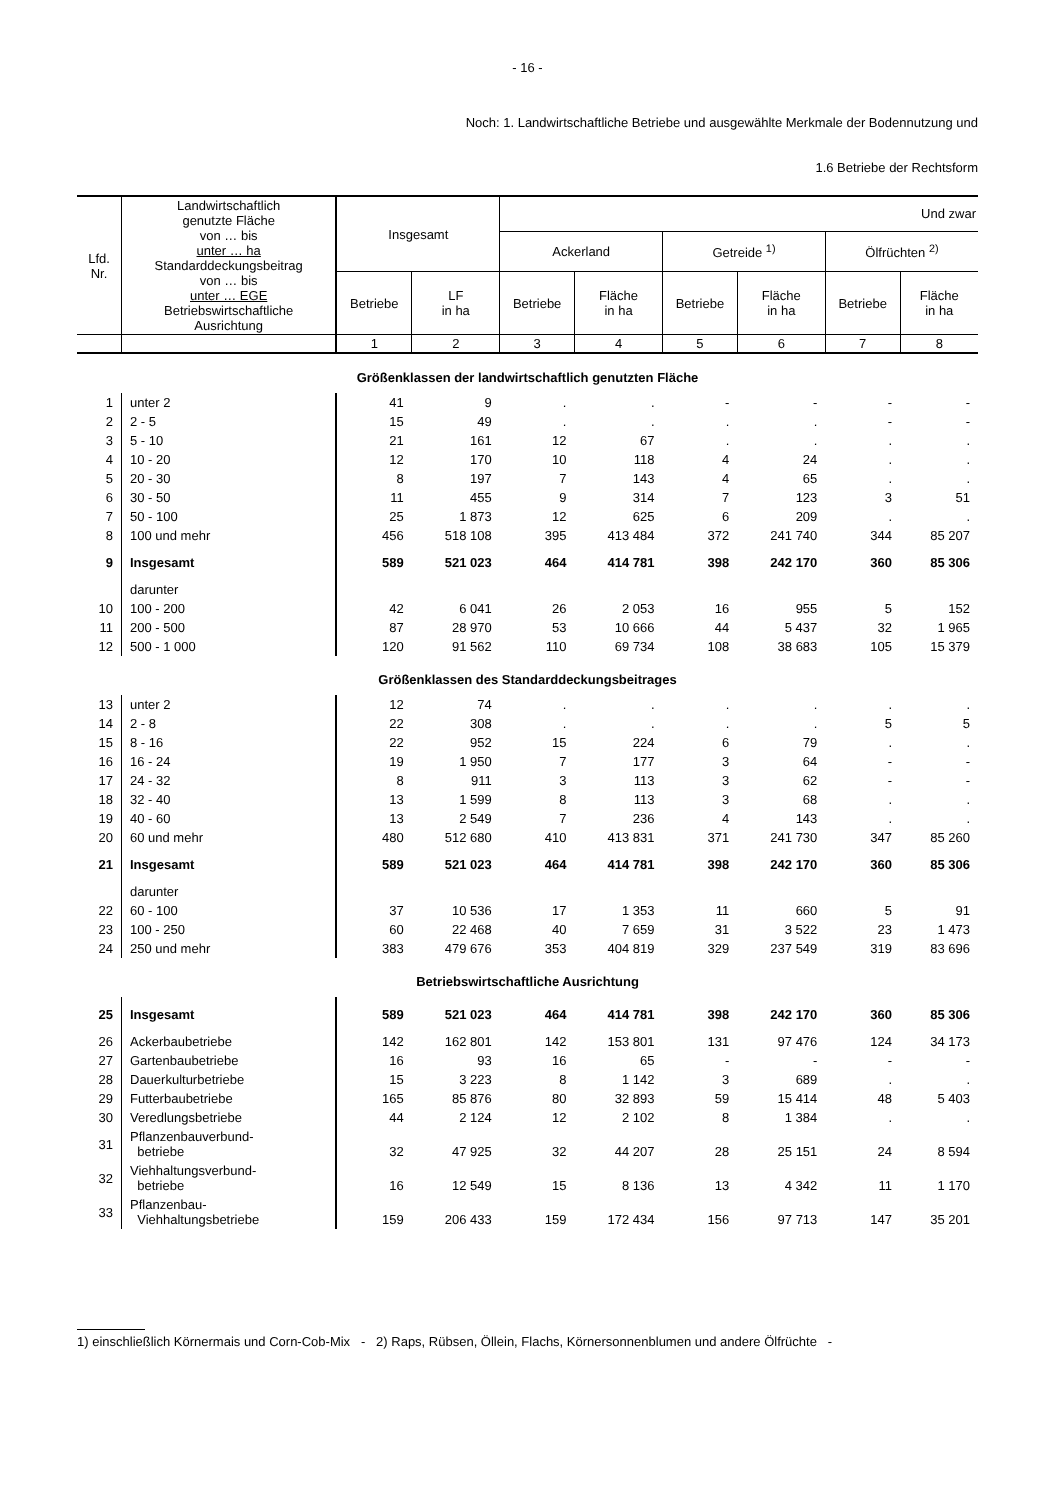- 16 -
Noch: 1. Landwirtschaftliche Betriebe und ausgewählte Merkmale der Bodennutzung und
1.6 Betriebe der Rechtsform
| Lfd. Nr. | Landwirtschaftlich genutzte Fläche von … bis unter … ha Standarddeckungsbeitrag von … bis unter … EGE Betriebswirtschaftliche Ausrichtung | Insgesamt | | Und zwar | | | | | |
| --- | --- | --- | --- | --- | --- | --- | --- | --- | --- |
| | | | | Ackerland | | Getreide <sup>1)</sup> | | Ölfrüchten <sup>2)</sup> | |
| | | Betriebe | LF in ha | Betriebe | Fläche in ha | Betriebe | Fläche in ha | Betriebe | Fläche in ha |
| | | 1 | 2 | 3 | 4 | 5 | 6 | 7 | 8 |
| Größenklassen der landwirtschaftlich genutzten Fläche | | | | | | | | | |
| 1 | unter 2 | 41 | 9 | . | . | - | - | - | - |
| 2 | 2 - 5 | 15 | 49 | . | . | . | . | - | - |
| 3 | 5 - 10 | 21 | 161 | 12 | 67 | . | . | . | . |
| 4 | 10 - 20 | 12 | 170 | 10 | 118 | 4 | 24 | . | . |
| 5 | 20 - 30 | 8 | 197 | 7 | 143 | 4 | 65 | . | . |
| 6 | 30 - 50 | 11 | 455 | 9 | 314 | 7 | 123 | 3 | 51 |
| 7 | 50 - 100 | 25 | 1 873 | 12 | 625 | 6 | 209 | . | . |
| 8 | 100 und mehr | 456 | 518 108 | 395 | 413 484 | 372 | 241 740 | 344 | 85 207 |
| 9 | Insgesamt | 589 | 521 023 | 464 | 414 781 | 398 | 242 170 | 360 | 85 306 |
| | darunter | | | | | | | | |
| 10 | 100 - 200 | 42 | 6 041 | 26 | 2 053 | 16 | 955 | 5 | 152 |
| 11 | 200 - 500 | 87 | 28 970 | 53 | 10 666 | 44 | 5 437 | 32 | 1 965 |
| 12 | 500 - 1 000 | 120 | 91 562 | 110 | 69 734 | 108 | 38 683 | 105 | 15 379 |
| Größenklassen des Standarddeckungsbeitrages | | | | | | | | | |
| 13 | unter 2 | 12 | 74 | . | . | . | . | . | . |
| 14 | 2 - 8 | 22 | 308 | . | . | . | . | 5 | 5 |
| 15 | 8 - 16 | 22 | 952 | 15 | 224 | 6 | 79 | . | . |
| 16 | 16 - 24 | 19 | 1 950 | 7 | 177 | 3 | 64 | - | - |
| 17 | 24 - 32 | 8 | 911 | 3 | 113 | 3 | 62 | - | - |
| 18 | 32 - 40 | 13 | 1 599 | 8 | 113 | 3 | 68 | . | . |
| 19 | 40 - 60 | 13 | 2 549 | 7 | 236 | 4 | 143 | . | . |
| 20 | 60 und mehr | 480 | 512 680 | 410 | 413 831 | 371 | 241 730 | 347 | 85 260 |
| 21 | Insgesamt | 589 | 521 023 | 464 | 414 781 | 398 | 242 170 | 360 | 85 306 |
| | darunter | | | | | | | | |
| 22 | 60 - 100 | 37 | 10 536 | 17 | 1 353 | 11 | 660 | 5 | 91 |
| 23 | 100 - 250 | 60 | 22 468 | 40 | 7 659 | 31 | 3 522 | 23 | 1 473 |
| 24 | 250 und mehr | 383 | 479 676 | 353 | 404 819 | 329 | 237 549 | 319 | 83 696 |
| Betriebswirtschaftliche Ausrichtung | | | | | | | | | |
| 25 | Insgesamt | 589 | 521 023 | 464 | 414 781 | 398 | 242 170 | 360 | 85 306 |
| 26 | Ackerbaubetriebe | 142 | 162 801 | 142 | 153 801 | 131 | 97 476 | 124 | 34 173 |
| 27 | Gartenbaubetriebe | 16 | 93 | 16 | 65 | - | - | - | - |
| 28 | Dauerkulturbetriebe | 15 | 3 223 | 8 | 1 142 | 3 | 689 | . | . |
| 29 | Futterbaubetriebe | 165 | 85 876 | 80 | 32 893 | 59 | 15 414 | 48 | 5 403 |
| 30 | Veredlungsbetriebe | 44 | 2 124 | 12 | 2 102 | 8 | 1 384 | . | . |
| 31 | Pflanzenbauverbund- betriebe | 32 | 47 925 | 32 | 44 207 | 28 | 25 151 | 24 | 8 594 |
| 32 | Viehhaltungsverbund- betriebe | 16 | 12 549 | 15 | 8 136 | 13 | 4 342 | 11 | 1 170 |
| 33 | Pflanzenbau- Viehhaltungsbetriebe | 159 | 206 433 | 159 | 172 434 | 156 | 97 713 | 147 | 35 201 |
1) einschließlich Körnermais und Corn-Cob-Mix - 2) Raps, Rübsen, Öllein, Flachs, Körnersonnenblumen und andere Ölfrüchte -